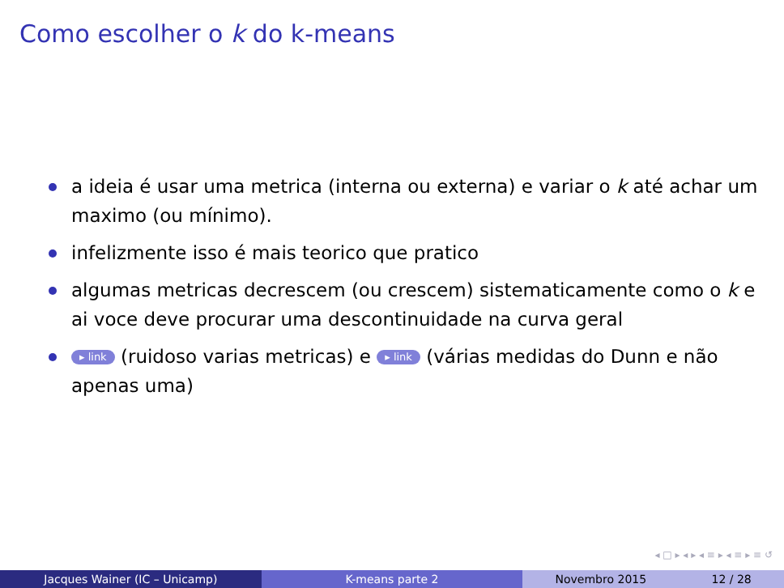Como escolher o k do k-means
a ideia é usar uma metrica (interna ou externa) e variar o k até achar um maximo (ou mínimo).
infelizmente isso é mais teorico que pratico
algumas metricas decrescem (ou crescem) sistematicamente como o k e ai voce deve procurar uma descontinuidade na curva geral
▸ link (ruidoso varias metricas) e ▸ link (várias medidas do Dunn e não apenas uma)
◂ □ ▸ ◂ ▸ ◂ ≡ ▸ ◂ ≡ ▸ ≡ ↺
Jacques Wainer (IC – Unicamp) K-means parte 2 Novembro 2015 12 / 28